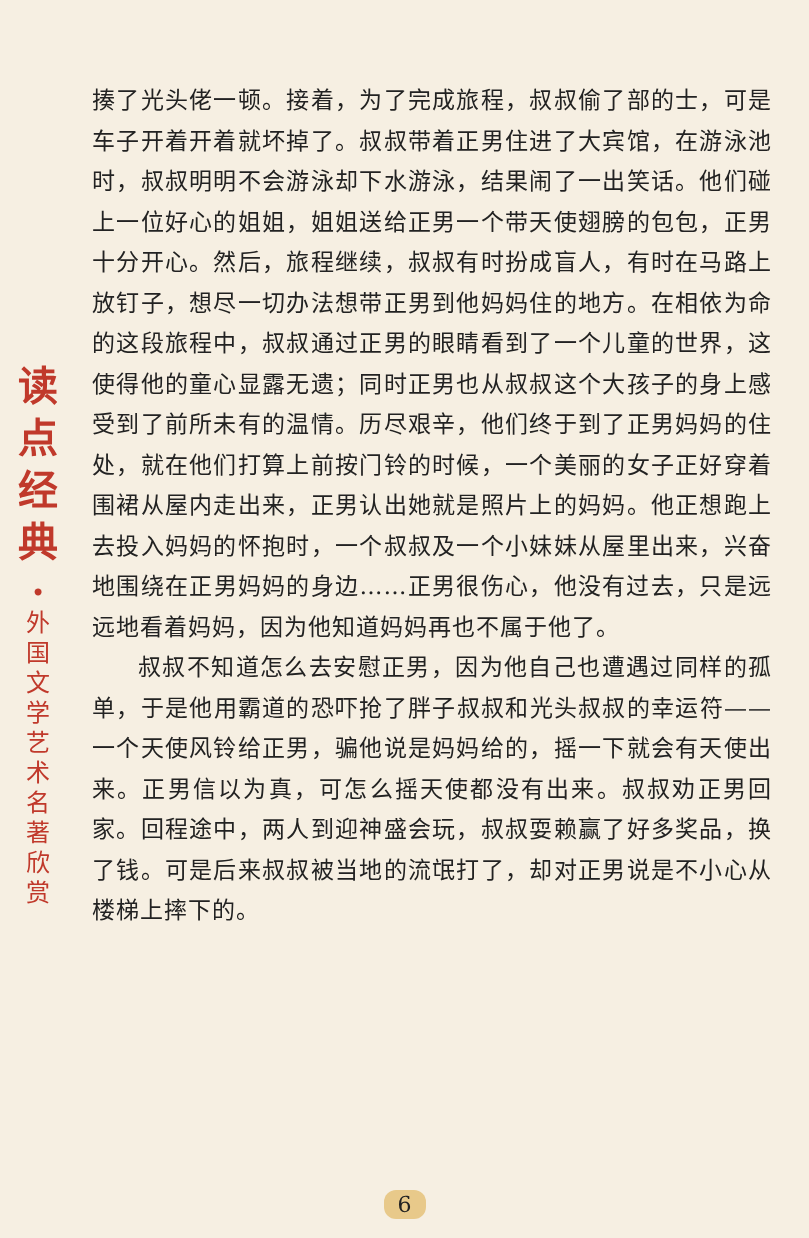揍了光头佬一顿。接着，为了完成旅程，叔叔偷了部的士，可是车子开着开着就坏掉了。叔叔带着正男住进了大宾馆，在游泳池时，叔叔明明不会游泳却下水游泳，结果闹了一出笑话。他们碰上一位好心的姐姐，姐姐送给正男一个带天使翅膀的包包，正男十分开心。然后，旅程继续，叔叔有时扮成盲人，有时在马路上放钉子，想尽一切办法想带正男到他妈妈住的地方。在相依为命的这段旅程中，叔叔通过正男的眼睛看到了一个儿童的世界，这使得他的童心显露无遗；同时正男也从叔叔这个大孩子的身上感受到了前所未有的温情。历尽艰辛，他们终于到了正男妈妈的住处，就在他们打算上前按门铃的时候，一个美丽的女子正好穿着围裙从屋内走出来，正男认出她就是照片上的妈妈。他正想跑上去投入妈妈的怀抱时，一个叔叔及一个小妹妹从屋里出来，兴奋地围绕在正男妈妈的身边……正男很伤心，他没有过去，只是远远地看着妈妈，因为他知道妈妈再也不属于他了。
叔叔不知道怎么去安慰正男，因为他自己也遭遇过同样的孤单，于是他用霸道的恐吓抢了胖子叔叔和光头叔叔的幸运符——一个天使风铃给正男，骗他说是妈妈给的，摇一下就会有天使出来。正男信以为真，可怎么摇天使都没有出来。叔叔劝正男回家。回程途中，两人到迎神盛会玩，叔叔耍赖赢了好多奖品，换了钱。可是后来叔叔被当地的流氓打了，却对正男说是不小心从楼梯上摔下的。
读
点
经
典
•
外
国
文
学
艺
术
名
著
欣
赏
6